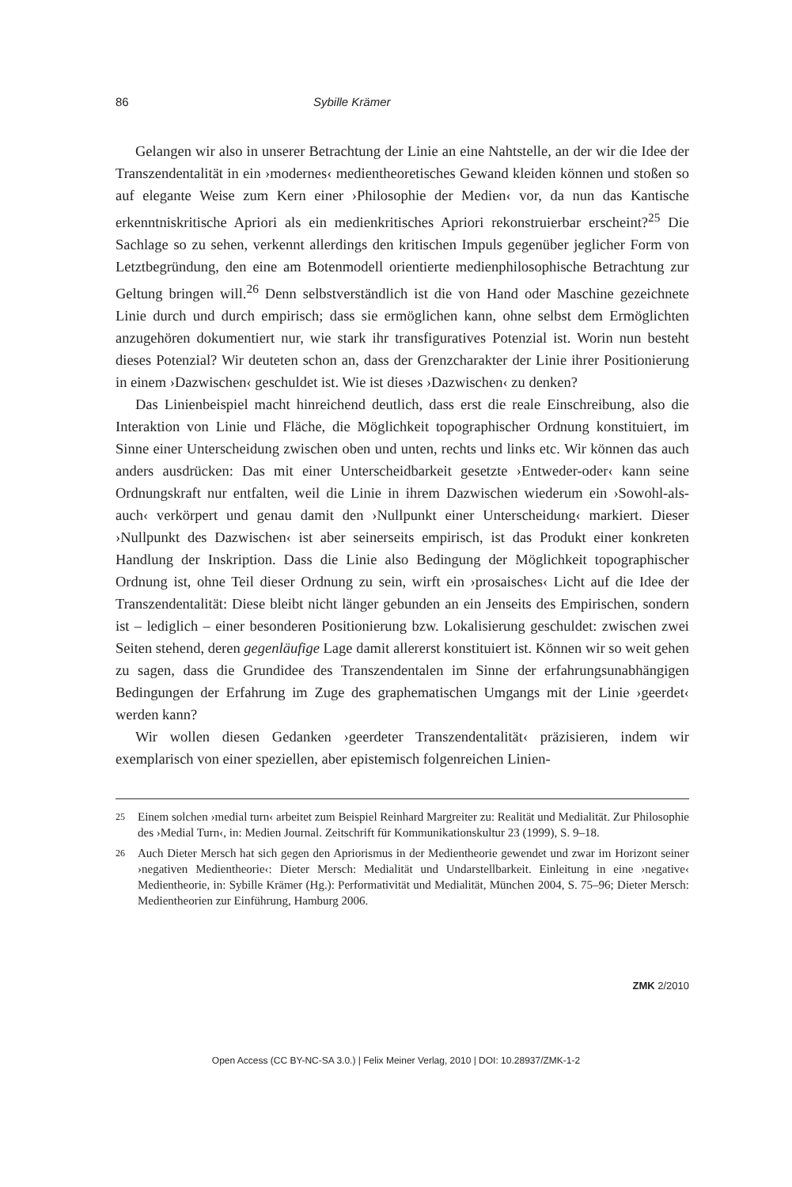86 Sybille Krämer
Gelangen wir also in unserer Betrachtung der Linie an eine Nahtstelle, an der wir die Idee der Transzendentalität in ein ›modernes‹ medientheoretisches Gewand kleiden können und stoßen so auf elegante Weise zum Kern einer ›Philosophie der Medien‹ vor, da nun das Kantische erkenntniskritische Apriori als ein medienkritisches Apriori rekonstruierbar erscheint?<sup>25</sup> Die Sachlage so zu sehen, verkennt allerdings den kritischen Impuls gegenüber jeglicher Form von Letztbegründung, den eine am Botenmodell orientierte medienphilosophische Betrachtung zur Geltung bringen will.<sup>26</sup> Denn selbstverständlich ist die von Hand oder Maschine gezeichnete Linie durch und durch empirisch; dass sie ermöglichen kann, ohne selbst dem Ermöglichten anzugehören dokumentiert nur, wie stark ihr transfiguratives Potenzial ist. Worin nun besteht dieses Potenzial? Wir deuteten schon an, dass der Grenzcharakter der Linie ihrer Positionierung in einem ›Dazwischen‹ geschuldet ist. Wie ist dieses ›Dazwischen‹ zu denken?
Das Linienbeispiel macht hinreichend deutlich, dass erst die reale Einschreibung, also die Interaktion von Linie und Fläche, die Möglichkeit topographischer Ordnung konstituiert, im Sinne einer Unterscheidung zwischen oben und unten, rechts und links etc. Wir können das auch anders ausdrücken: Das mit einer Unterscheidbarkeit gesetzte ›Entweder-oder‹ kann seine Ordnungskraft nur entfalten, weil die Linie in ihrem Dazwischen wiederum ein ›Sowohl-als-auch‹ verkörpert und genau damit den ›Nullpunkt einer Unterscheidung‹ markiert. Dieser ›Nullpunkt des Dazwischen‹ ist aber seinerseits empirisch, ist das Produkt einer konkreten Handlung der Inskription. Dass die Linie also Bedingung der Möglichkeit topographischer Ordnung ist, ohne Teil dieser Ordnung zu sein, wirft ein ›prosaisches‹ Licht auf die Idee der Transzendentalität: Diese bleibt nicht länger gebunden an ein Jenseits des Empirischen, sondern ist – lediglich – einer besonderen Positionierung bzw. Lokalisierung geschuldet: zwischen zwei Seiten stehend, deren gegenläufige Lage damit allererst konstituiert ist. Können wir so weit gehen zu sagen, dass die Grundidee des Transzendentalen im Sinne der erfahrungsunabhängigen Bedingungen der Erfahrung im Zuge des graphematischen Umgangs mit der Linie ›geerdet‹ werden kann?
Wir wollen diesen Gedanken ›geerdeter Transzendentalität‹ präzisieren, indem wir exemplarisch von einer speziellen, aber epistemisch folgenreichen Linien-
25
Einem solchen ›medial turn‹ arbeitet zum Beispiel Reinhard Margreiter zu: Realität und Medialität. Zur Philosophie des ›Medial Turn‹, in: Medien Journal. Zeitschrift für Kommunikationskultur 23 (1999), S. 9–18.
26
Auch Dieter Mersch hat sich gegen den Apriorismus in der Medientheorie gewendet und zwar im Horizont seiner ›negativen Medientheorie‹: Dieter Mersch: Medialität und Undarstellbarkeit. Einleitung in eine ›negative‹ Medientheorie, in: Sybille Krämer (Hg.): Performativität und Medialität, München 2004, S. 75–96; Dieter Mersch: Medientheorien zur Einführung, Hamburg 2006.
ZMK 2/2010
Open Access (CC BY-NC-SA 3.0.) | Felix Meiner Verlag, 2010 | DOI: 10.28937/ZMK-1-2